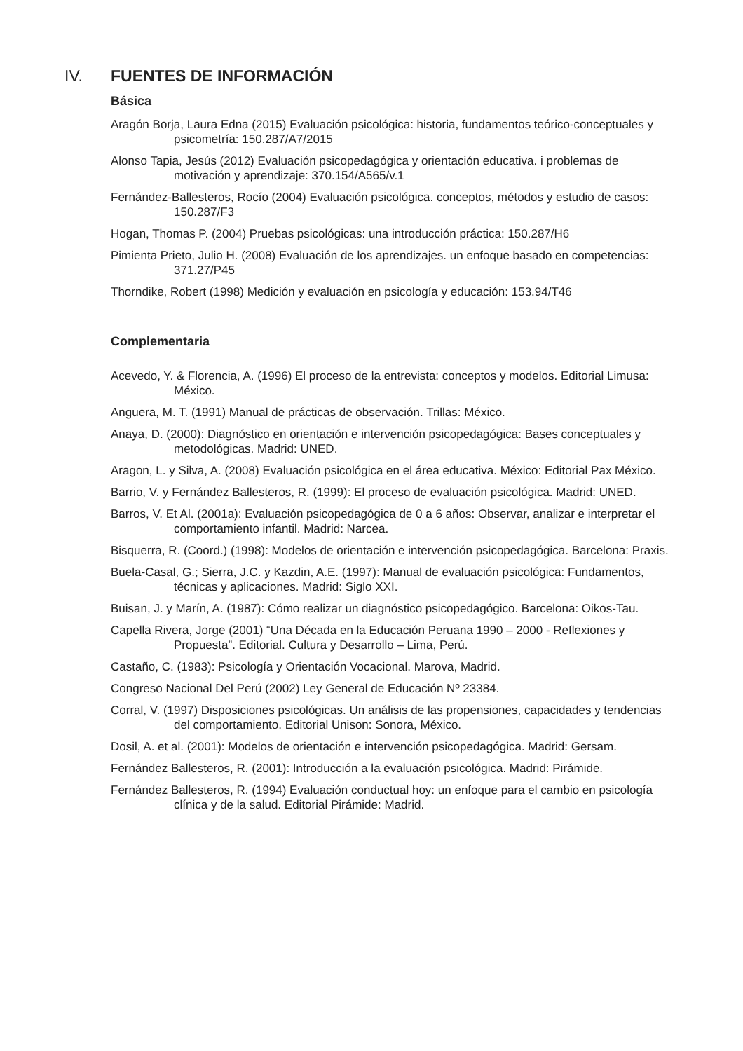IV. FUENTES DE INFORMACIÓN
Básica
Aragón Borja, Laura Edna (2015) Evaluación psicológica: historia, fundamentos teórico-conceptuales y psicometría: 150.287/A7/2015
Alonso Tapia, Jesús (2012) Evaluación psicopedagógica y orientación educativa. i problemas de motivación y aprendizaje: 370.154/A565/v.1
Fernández-Ballesteros, Rocío (2004) Evaluación psicológica. conceptos, métodos y estudio de casos: 150.287/F3
Hogan, Thomas P. (2004) Pruebas psicológicas: una introducción práctica: 150.287/H6
Pimienta Prieto, Julio H. (2008) Evaluación de los aprendizajes. un enfoque basado en competencias: 371.27/P45
Thorndike, Robert (1998) Medición y evaluación en psicología y educación: 153.94/T46
Complementaria
Acevedo, Y. & Florencia, A. (1996) El proceso de la entrevista: conceptos y modelos. Editorial Limusa: México.
Anguera, M. T. (1991) Manual de prácticas de observación. Trillas: México.
Anaya, D. (2000): Diagnóstico en orientación e intervención psicopedagógica: Bases conceptuales y metodológicas. Madrid: UNED.
Aragon, L. y Silva, A. (2008) Evaluación psicológica en el área educativa. México: Editorial Pax México.
Barrio, V. y Fernández Ballesteros, R. (1999): El proceso de evaluación psicológica. Madrid: UNED.
Barros, V. Et Al. (2001a): Evaluación psicopedagógica de 0 a 6 años: Observar, analizar e interpretar el comportamiento infantil. Madrid: Narcea.
Bisquerra, R. (Coord.) (1998): Modelos de orientación e intervención psicopedagógica. Barcelona: Praxis.
Buela-Casal, G.; Sierra, J.C. y Kazdin, A.E. (1997): Manual de evaluación psicológica: Fundamentos, técnicas y aplicaciones. Madrid: Siglo XXI.
Buisan, J. y Marín, A. (1987): Cómo realizar un diagnóstico psicopedagógico. Barcelona: Oikos-Tau.
Capella Rivera, Jorge (2001) “Una Década en la Educación Peruana 1990 – 2000 - Reflexiones y Propuesta”. Editorial. Cultura y Desarrollo – Lima, Perú.
Castaño, C. (1983): Psicología y Orientación Vocacional. Marova, Madrid.
Congreso Nacional Del Perú (2002) Ley General de Educación Nº 23384.
Corral, V. (1997) Disposiciones psicológicas. Un análisis de las propensiones, capacidades y tendencias del comportamiento. Editorial Unison: Sonora, México.
Dosil, A. et al. (2001): Modelos de orientación e intervención psicopedagógica. Madrid: Gersam.
Fernández Ballesteros, R. (2001): Introducción a la evaluación psicológica. Madrid: Pirámide.
Fernández Ballesteros, R. (1994) Evaluación conductual hoy: un enfoque para el cambio en psicología clínica y de la salud. Editorial Pirámide: Madrid.